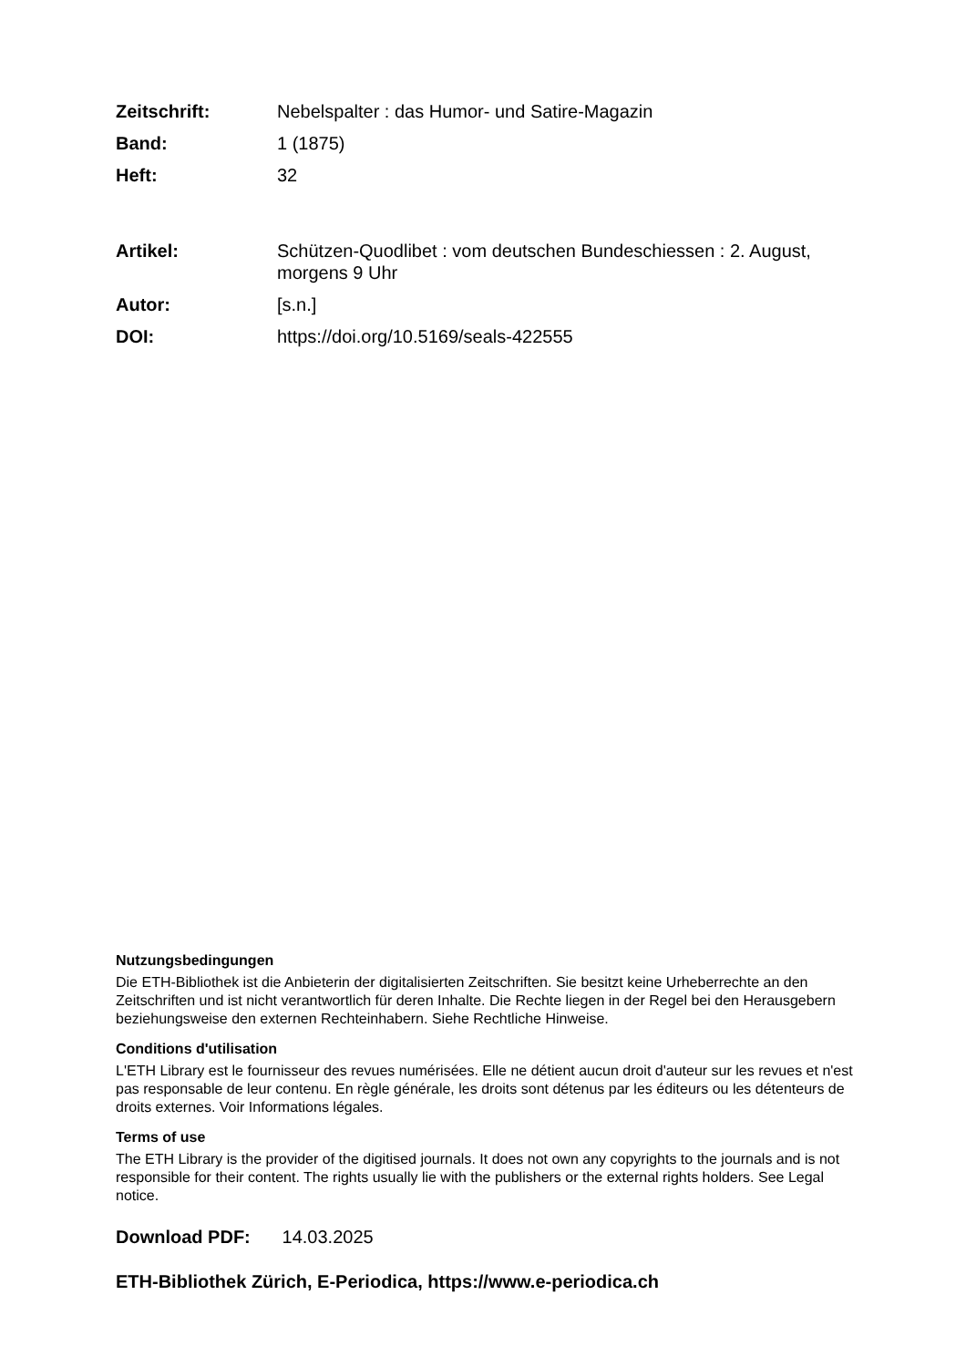Zeitschrift: Nebelspalter : das Humor- und Satire-Magazin
Band: 1 (1875)
Heft: 32
Artikel: Schützen-Quodlibet : vom deutschen Bundeschiessen : 2. August, morgens 9 Uhr
Autor: [s.n.]
DOI: https://doi.org/10.5169/seals-422555
Nutzungsbedingungen
Die ETH-Bibliothek ist die Anbieterin der digitalisierten Zeitschriften. Sie besitzt keine Urheberrechte an den Zeitschriften und ist nicht verantwortlich für deren Inhalte. Die Rechte liegen in der Regel bei den Herausgebern beziehungsweise den externen Rechteinhabern. Siehe Rechtliche Hinweise.
Conditions d'utilisation
L'ETH Library est le fournisseur des revues numérisées. Elle ne détient aucun droit d'auteur sur les revues et n'est pas responsable de leur contenu. En règle générale, les droits sont détenus par les éditeurs ou les détenteurs de droits externes. Voir Informations légales.
Terms of use
The ETH Library is the provider of the digitised journals. It does not own any copyrights to the journals and is not responsible for their content. The rights usually lie with the publishers or the external rights holders. See Legal notice.
Download PDF: 14.03.2025
ETH-Bibliothek Zürich, E-Periodica, https://www.e-periodica.ch